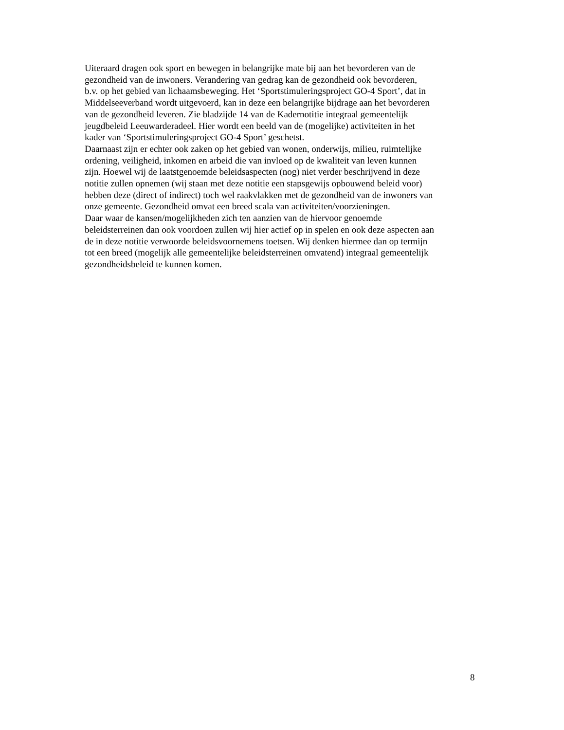Uiteraard dragen ook sport en bewegen in belangrijke mate bij aan het bevorderen van de
gezondheid van de inwoners. Verandering van gedrag kan de gezondheid ook bevorderen,
b.v. op het gebied van lichaamsbeweging. Het ‘Sportstimuleringsproject GO-4 Sport’, dat in
Middelseeverband wordt uitgevoerd, kan in deze een belangrijke bijdrage aan het bevorderen
van de gezondheid leveren. Zie bladzijde 14 van de Kadernotitie integraal gemeentelijk
jeugdbeleid Leeuwarderadeel. Hier wordt een beeld van de (mogelijke) activiteiten in het
kader van ‘Sportstimuleringsproject GO-4 Sport’ geschetst.
Daarnaast zijn er echter ook zaken op het gebied van wonen, onderwijs, milieu, ruimtelijke
ordening, veiligheid, inkomen en arbeid die van invloed op de kwaliteit van leven kunnen
zijn. Hoewel wij de laatstgenoemde beleidsaspecten (nog) niet verder beschrijvend in deze
notitie zullen opnemen (wij staan met deze notitie een stapsgewijs opbouwend beleid voor)
hebben deze (direct of indirect) toch wel raakvlakken met de gezondheid van de inwoners van
onze gemeente. Gezondheid omvat een breed scala van activiteiten/voorzieningen.
Daar waar de kansen/mogelijkheden zich ten aanzien van de hiervoor genoemde
beleidsterreinen dan ook voordoen zullen wij hier actief op in spelen en ook deze aspecten aan
de in deze notitie verwoorde beleidsvoornemens toetsen. Wij denken hiermee dan op termijn
tot een breed (mogelijk alle gemeentelijke beleidsterreinen omvatend) integraal gemeentelijk
gezondheidsbeleid te kunnen komen.
8